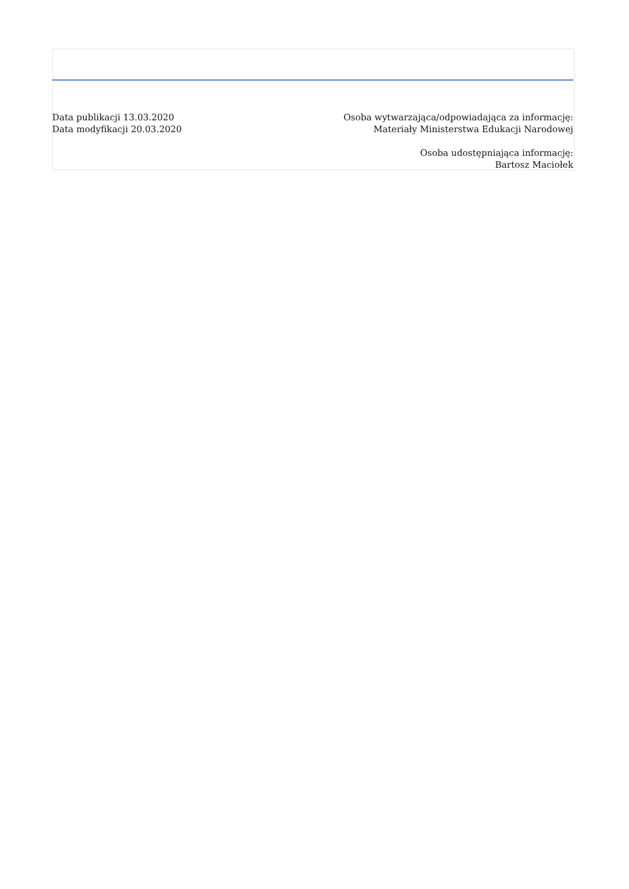Data publikacji 13.03.2020
Data modyfikacji 20.03.2020
Osoba wytwarzająca/odpowiadająca za informację:
Materiały Ministerstwa Edukacji Narodowej
Osoba udostępniająca informację:
Bartosz Maciołek